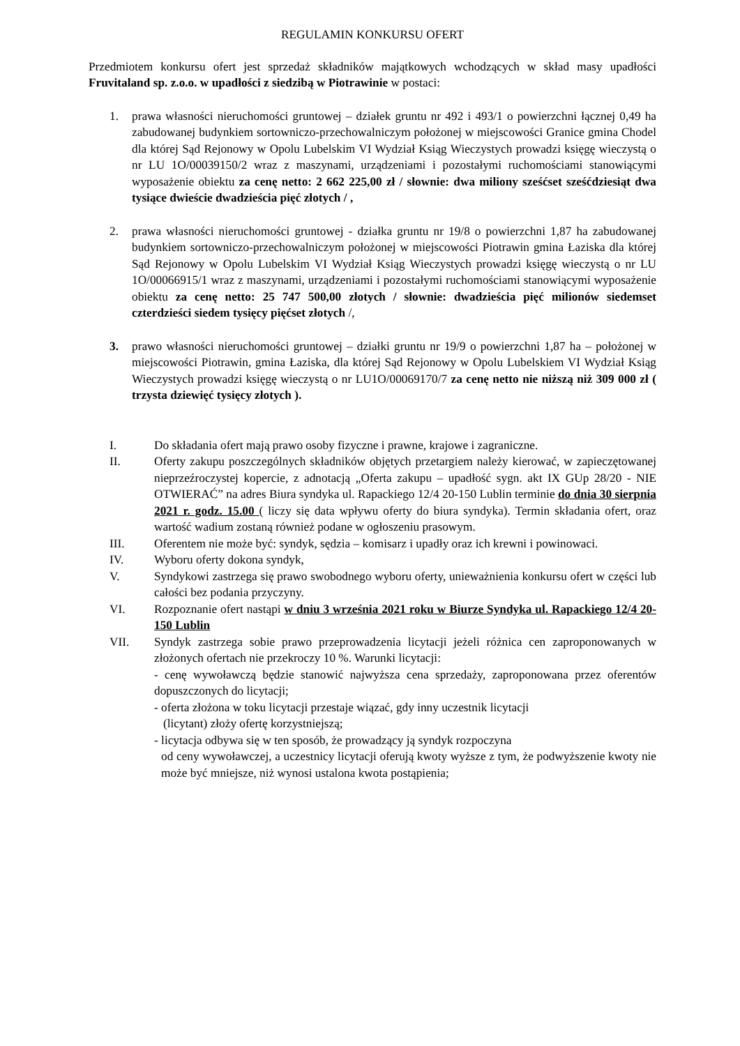REGULAMIN KONKURSU OFERT
Przedmiotem konkursu ofert jest sprzedaż składników majątkowych wchodzących w skład masy upadłości Fruvitaland sp. z.o.o. w upadłości z siedzibą w Piotrawinie w postaci:
1. prawa własności nieruchomości gruntowej – działek gruntu nr 492 i 493/1 o powierzchni łącznej 0,49 ha zabudowanej budynkiem sortowniczo-przechowalniczym położonej w miejscowości Granice gmina Chodel dla której Sąd Rejonowy w Opolu Lubelskim VI Wydział Ksiąg Wieczystych prowadzi księgę wieczystą o nr LU 1O/00039150/2 wraz z maszynami, urządzeniami i pozostałymi ruchomościami stanowiącymi wyposażenie obiektu za cenę netto: 2 662 225,00 zł / słownie: dwa miliony sześćset sześćdziesiąt dwa tysiące dwieście dwadzieścia pięć złotych / ,
2. prawa własności nieruchomości gruntowej - działka gruntu nr 19/8 o powierzchni 1,87 ha zabudowanej budynkiem sortowniczo-przechowalniczym położonej w miejscowości Piotrawin gmina Łaziska dla której Sąd Rejonowy w Opolu Lubelskim VI Wydział Ksiąg Wieczystych prowadzi księgę wieczystą o nr LU 1O/00066915/1 wraz z maszynami, urządzeniami i pozostałymi ruchomościami stanowiącymi wyposażenie obiektu za cenę netto: 25 747 500,00 złotych / słownie: dwadzieścia pięć milionów siedemset czterdzieści siedem tysięcy pięćset złotych /,
3. prawo własności nieruchomości gruntowej – działki gruntu nr 19/9 o powierzchni 1,87 ha – położonej w miejscowości Piotrawin, gmina Łaziska, dla której Sąd Rejonowy w Opolu Lubelskiem VI Wydział Ksiąg Wieczystych prowadzi księgę wieczystą o nr LU1O/00069170/7 za cenę netto nie niższą niż 309 000 zł ( trzysta dziewięć tysięcy złotych ).
I. Do składania ofert mają prawo osoby fizyczne i prawne, krajowe i zagraniczne.
II. Oferty zakupu poszczególnych składników objętych przetargiem należy kierować, w zapieczętowanej nieprzeźroczystej kopercie, z adnotacją „Oferta zakupu – upadłość sygn. akt IX GUp 28/20 - NIE OTWIERAĆ” na adres Biura syndyka ul. Rapackiego 12/4 20-150 Lublin terminie do dnia 30 sierpnia 2021 r. godz. 15.00 ( liczy się data wpływu oferty do biura syndyka). Termin składania ofert, oraz wartość wadium zostaną również podane w ogłoszeniu prasowym.
III. Oferentem nie może być: syndyk, sędzia – komisarz i upadły oraz ich krewni i powinowaci.
IV. Wyboru oferty dokona syndyk,
V. Syndykowi zastrzega się prawo swobodnego wyboru oferty, unieważnienia konkursu ofert w części lub całości bez podania przyczyny.
VI. Rozpoznanie ofert nastąpi w dniu 3 września 2021 roku w Biurze Syndyka ul. Rapackiego 12/4 20-150 Lublin
VII. Syndyk zastrzega sobie prawo przeprowadzenia licytacji jeżeli różnica cen zaproponowanych w złożonych ofertach nie przekroczy 10 %. Warunki licytacji:
- cenę wywoławczą będzie stanowić najwyższa cena sprzedaży, zaproponowana przez oferentów dopuszczonych do licytacji;
- oferta złożona w toku licytacji przestaje wiązać, gdy inny uczestnik licytacji
(licytant) złoży ofertę korzystniejszą;
- licytacja odbywa się w ten sposób, że prowadzący ją syndyk rozpoczyna
od ceny wywoławczej, a uczestnicy licytacji oferują kwoty wyższe z tym, że podwyższenie kwoty nie może być mniejsze, niż wynosi ustalona kwota postąpienia;